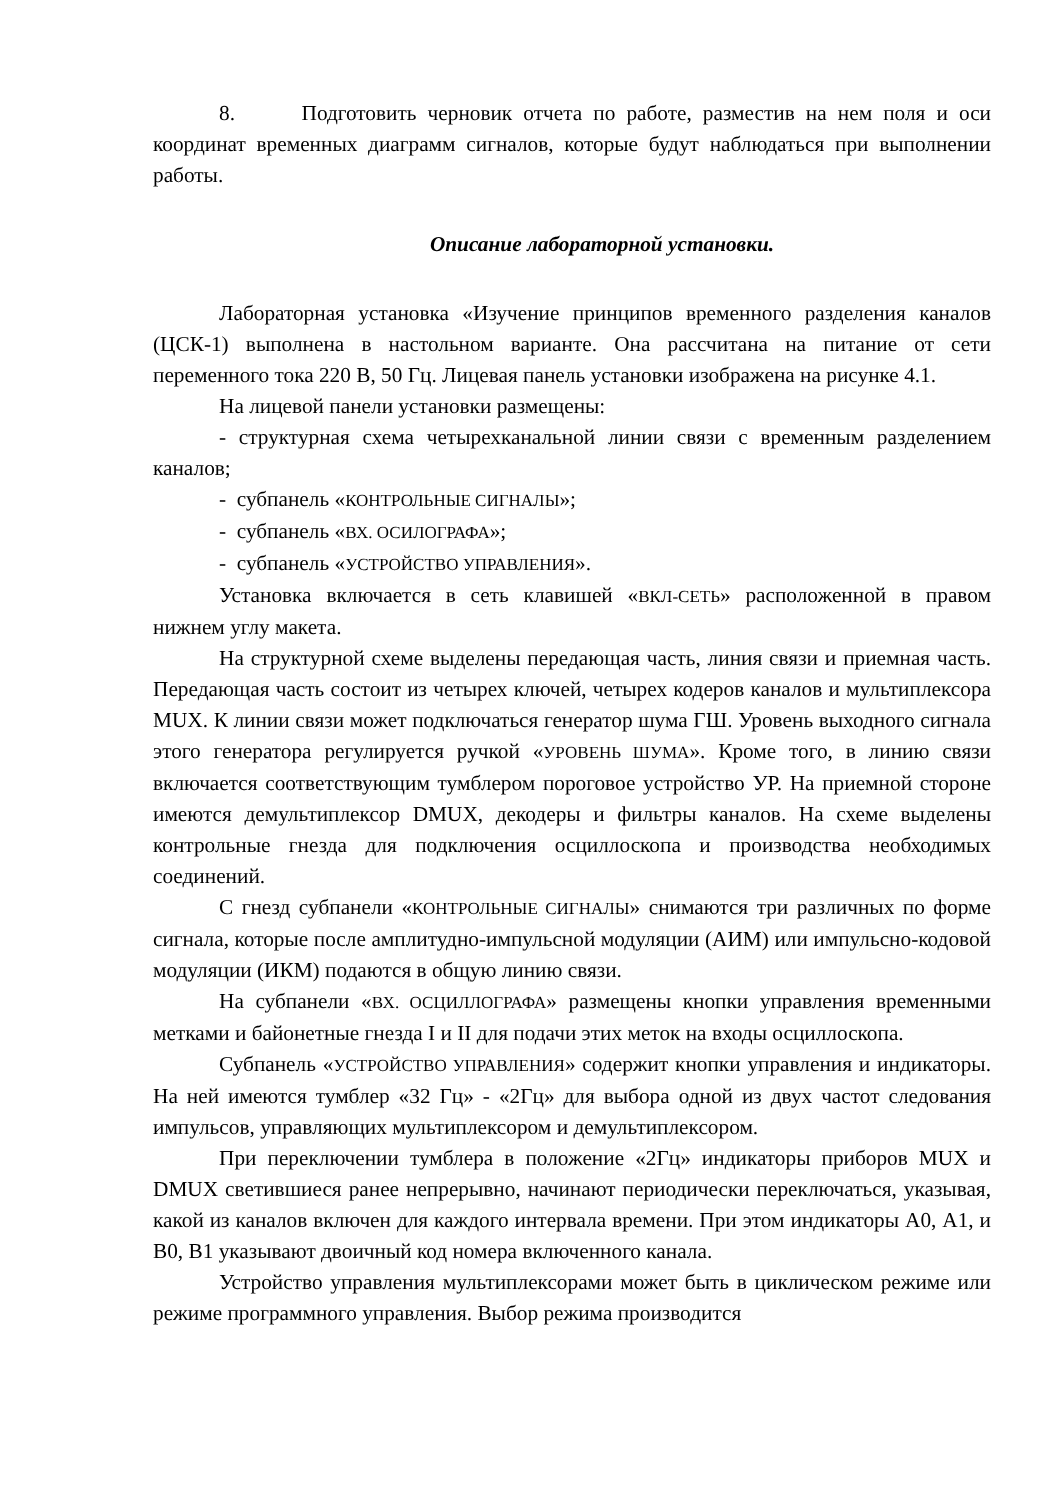8. Подготовить черновик отчета по работе, разместив на нем поля и оси координат временных диаграмм сигналов, которые будут наблюдаться при выполнении работы.
Описание лабораторной установки.
Лабораторная установка «Изучение принципов временного разделения каналов (ЦСК-1) выполнена в настольном варианте. Она рассчитана на питание от сети переменного тока 220 В, 50 Гц. Лицевая панель установки изображена на рисунке 4.1.
На лицевой панели установки размещены:
- структурная схема четырехканальной линии связи с временным разделением каналов;
- субпанель «КОНТРОЛЬНЫЕ СИГНАЛЫ»;
- субпанель «ВХ. ОСИЛОГРАФА»;
- субпанель «УСТРОЙСТВО УПРАВЛЕНИЯ».
Установка включается в сеть клавишей «ВКЛ-СЕТЬ» расположенной в правом нижнем углу макета.
На структурной схеме выделены передающая часть, линия связи и приемная часть. Передающая часть состоит из четырех ключей, четырех кодеров каналов и мультиплексора MUX. К линии связи может подключаться генератор шума ГШ. Уровень выходного сигнала этого генератора регулируется ручкой «УРОВЕНЬ ШУМА». Кроме того, в линию связи включается соответствующим тумблером пороговое устройство УР. На приемной стороне имеются демультиплексор DMUX, декодеры и фильтры каналов. На схеме выделены контрольные гнезда для подключения осциллоскопа и производства необходимых соединений.
С гнезд субпанели «КОНТРОЛЬНЫЕ СИГНАЛЫ» снимаются три различных по форме сигнала, которые после амплитудно-импульсной модуляции (АИМ) или импульсно-кодовой модуляции (ИКМ) подаются в общую линию связи.
На субпанели «ВХ. ОСЦИЛЛОГРАФА» размещены кнопки управления временными метками и байонетные гнезда I и II для подачи этих меток на входы осциллоскопа.
Субпанель «УСТРОЙСТВО УПРАВЛЕНИЯ» содержит кнопки управления и индикаторы. На ней имеются тумблер «32 Гц» - «2Гц» для выбора одной из двух частот следования импульсов, управляющих мультиплексором и демультиплексором.
При переключении тумблера в положение «2Гц» индикаторы приборов MUX и DMUX светившиеся ранее непрерывно, начинают периодически переключаться, указывая, какой из каналов включен для каждого интервала времени. При этом индикаторы А0, А1, и В0, В1 указывают двоичный код номера включенного канала.
Устройство управления мультиплексорами может быть в циклическом режиме или режиме программного управления. Выбор режима производится